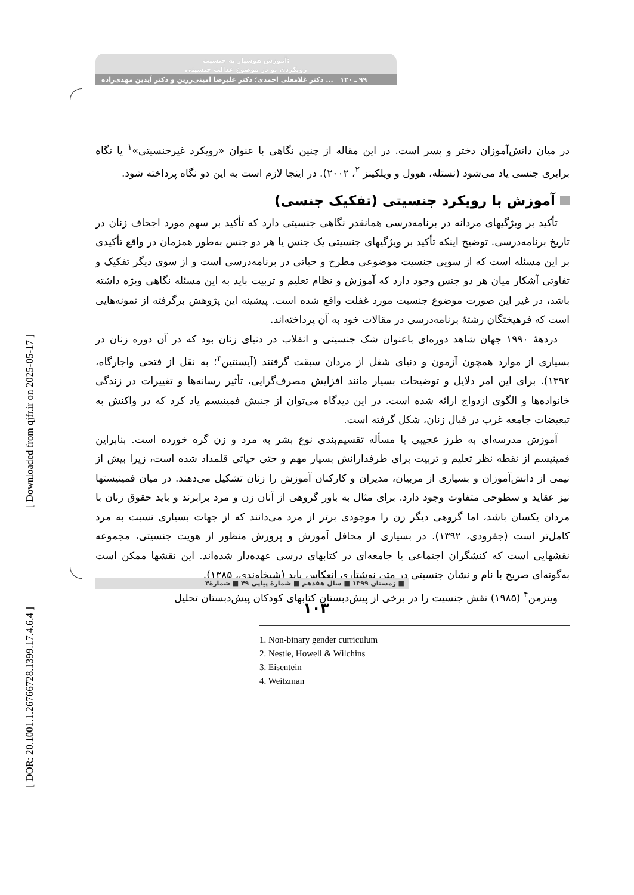[ Downloaded from qjfr.ir on 2025-05-17 ]
[ DOR: 20.1001.1.26766728.1399.17.4.6.4 ]
آموزش هوشیار به جنسیت:
رویکردی نو در موضوع عدالت جنسیتی
۹۹ ـ ۱۲۰ ... دکتر غلامعلی احمدی؛ دکتر علیرضا امینی‌زرین و دکتر آیدین مهدی‌زاده
در میان دانش‌آموزان دختر و پسر است. در این مقاله از چنین نگاهی با عنوان «رویکرد غیرجنسیتی»<sup>۱</sup> یا نگاه برابری جنسی یاد می‌شود (نستله، هوول و ویلکینز <sup>۲</sup>، ۲۰۰۲). در اینجا لازم است به این دو نگاه پرداخته شود.
آموزش با رویکرد جنسیتی (تفکیک جنسی)
تأکید بر ویژگیهای مردانه در برنامه‌درسی همانقدر نگاهی جنسیتی دارد که تأکید بر سهم مورد اجحاف زنان در تاریخ برنامه‌درسی. توضیح اینکه تأکید بر ویژگیهای جنسیتی یک جنس یا هر دو جنس به‌طور همزمان در واقع تأکیدی بر این مسئله است که از سویی جنسیت موضوعی مطرح و حیاتی در برنامه‌درسی است و از سوی دیگر تفکیک و تفاوتی آشکار میان هر دو جنس وجود دارد که آموزش و نظام تعلیم و تربیت باید به این مسئله نگاهی ویژه داشته باشد، در غیر این صورت موضوع جنسیت مورد غفلت واقع شده است. پیشینه این پژوهش برگرفته از نمونه‌هایی است که فرهیختگان رشتهٔ برنامه‌درسی در مقالات خود به آن پرداخته‌اند.
دردههٔ ۱۹۹۰ جهان شاهد دوره‌ای باعنوان شک جنسیتی و انقلاب در دنیای زنان بود که در آن دوره زنان در بسیاری از موارد همچون آزمون و دنیای شغل از مردان سبقت گرفتند (آیسنتین<sup>۳</sup>؛ به نقل از فتحی واجارگاه، ۱۳۹۲). برای این امر دلایل و توضیحات بسیار مانند افزایش مصرف‌گرایی، تأثیر رسانه‌ها و تغییرات در زندگی خانواده‌ها و الگوی ازدواج ارائه شده است. در این دیدگاه می‌توان از جنبش فمینیسم یاد کرد که در واکنش به تبعیضات جامعه غرب در قبال زنان، شکل گرفته است.
آموزش مدرسه‌ای به طرز عجیبی با مسأله تقسیم‌بندی نوع بشر به مرد و زن گره خورده است. بنابراین فمینیسم از نقطه نظر تعلیم و تربیت برای طرفدارانش بسیار مهم و حتی حیاتی قلمداد شده است، زیرا بیش از نیمی از دانش‌آموزان و بسیاری از مربیان، مدیران و کارکنان آموزش را زنان تشکیل می‌دهند. در میان فمینیستها نیز عقاید و سطوحی متفاوت وجود دارد. برای مثال به باور گروهی از آنان زن و مرد برابرند و باید حقوق زنان با مردان یکسان باشد، اما گروهی دیگر زن را موجودی برتر از مرد می‌دانند که از جهات بسیاری نسبت به مرد کامل‌تر است (جفرودی، ۱۳۹۲). در بسیاری از محافل آموزش و پرورش منظور از هویت جنسیتی، مجموعه نقشهایی است که کنشگران اجتماعی یا جامعه‌ای در کتابهای درسی عهده‌دار شده‌اند. این نقشها ممکن است به‌گونه‌ای صریح با نام و نشان جنسیتی در متن نوشتاری انعکاس یابد (شیخاوندی، ۱۳۸۵).
ویتزمن<sup>۴</sup> (۱۹۸۵) نقش جنسیت را در برخی از پیش‌دبستان کتابهای کودکان پیش‌دبستان تحلیل
1. Non-binary gender curriculum
2. Nestle, Howell & Wilchins
3. Eisentein
4. Weitzman
■ زمستان ۱۳۹۹ ■ سال هفدهم ■ شمارهٔ پیاپی ۴۹ ■ شمارهٔ۴
۱۰۳